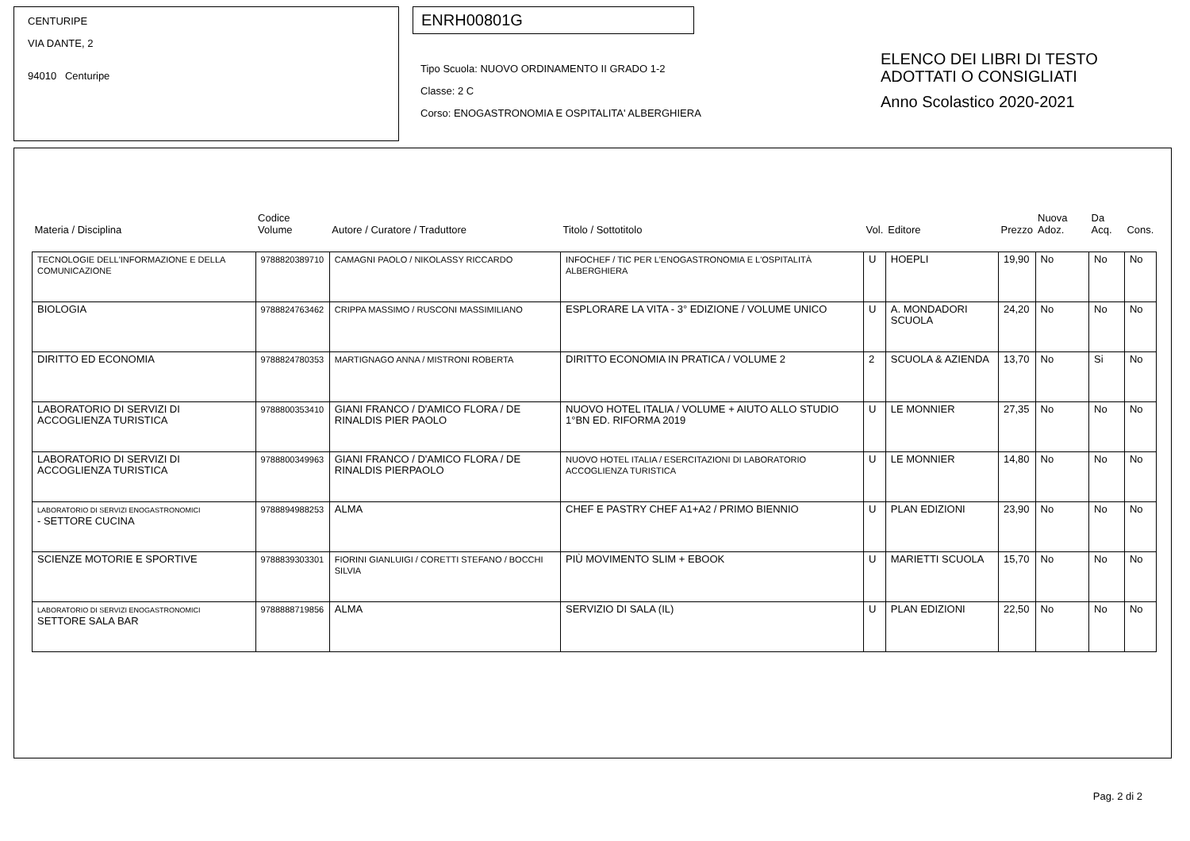CENTURIPE
VIA DANTE, 2
94010 Centuripe
ENRH00801G
Tipo Scuola: NUOVO ORDINAMENTO II GRADO 1-2
Classe: 2 C
Corso: ENOGASTRONOMIA E OSPITALITA' ALBERGHIERA
ELENCO DEI LIBRI DI TESTO
ADOTTATI O CONSIGLIATI
Anno Scolastico 2020-2021
| Materia / Disciplina | Codice Volume | Autore / Curatore / Traduttore | Titolo / Sottotitolo | Vol. | Editore | Prezzo | Nuova Adoz. | Da Acq. | Cons. |
| --- | --- | --- | --- | --- | --- | --- | --- | --- | --- |
| TECNOLOGIE DELL'INFORMAZIONE E DELLA COMUNICAZIONE | 9788820389710 | CAMAGNI PAOLO / NIKOLASSY RICCARDO | INFOCHEF / TIC PER L'ENOGASTRONOMIA E L'OSPITALITÀ ALBERGHIERA | U | HOEPLI | 19,90 | No | No | No |
| BIOLOGIA | 9788824763462 | CRIPPA MASSIMO / RUSCONI MASSIMILIANO | ESPLORARE LA VITA - 3° EDIZIONE / VOLUME UNICO | U | A. MONDADORI SCUOLA | 24,20 | No | No | No |
| DIRITTO ED ECONOMIA | 9788824780353 | MARTIGNAGO ANNA / MISTRONI ROBERTA | DIRITTO ECONOMIA IN PRATICA / VOLUME 2 | 2 | SCUOLA & AZIENDA | 13,70 | No | Si | No |
| LABORATORIO DI SERVIZI DI ACCOGLIENZA TURISTICA | 9788800353410 | GIANI FRANCO / D'AMICO FLORA / DE RINALDIS PIER PAOLO | NUOVO HOTEL ITALIA / VOLUME + AIUTO ALLO STUDIO 1°BN ED. RIFORMA 2019 | U | LE MONNIER | 27,35 | No | No | No |
| LABORATORIO DI SERVIZI DI ACCOGLIENZA TURISTICA | 9788800349963 | GIANI FRANCO / D'AMICO FLORA / DE RINALDIS PIERPAOLO | NUOVO HOTEL ITALIA / ESERCITAZIONI DI LABORATORIO ACCOGLIENZA TURISTICA | U | LE MONNIER | 14,80 | No | No | No |
| LABORATORIO DI SERVIZI ENOGASTRONOMICI - SETTORE CUCINA | 9788894988253 | ALMA | CHEF E PASTRY CHEF A1+A2 / PRIMO BIENNIO | U | PLAN EDIZIONI | 23,90 | No | No | No |
| SCIENZE MOTORIE E SPORTIVE | 9788839303301 | FIORINI GIANLUIGI / CORETTI STEFANO / BOCCHI SILVIA | PIÙ MOVIMENTO SLIM + EBOOK | U | MARIETTI SCUOLA | 15,70 | No | No | No |
| LABORATORIO DI SERVIZI ENOGASTRONOMICI SETTORE SALA BAR | 9788888719856 | ALMA | SERVIZIO DI SALA (IL) | U | PLAN EDIZIONI | 22,50 | No | No | No |
Pag. 2 di 2